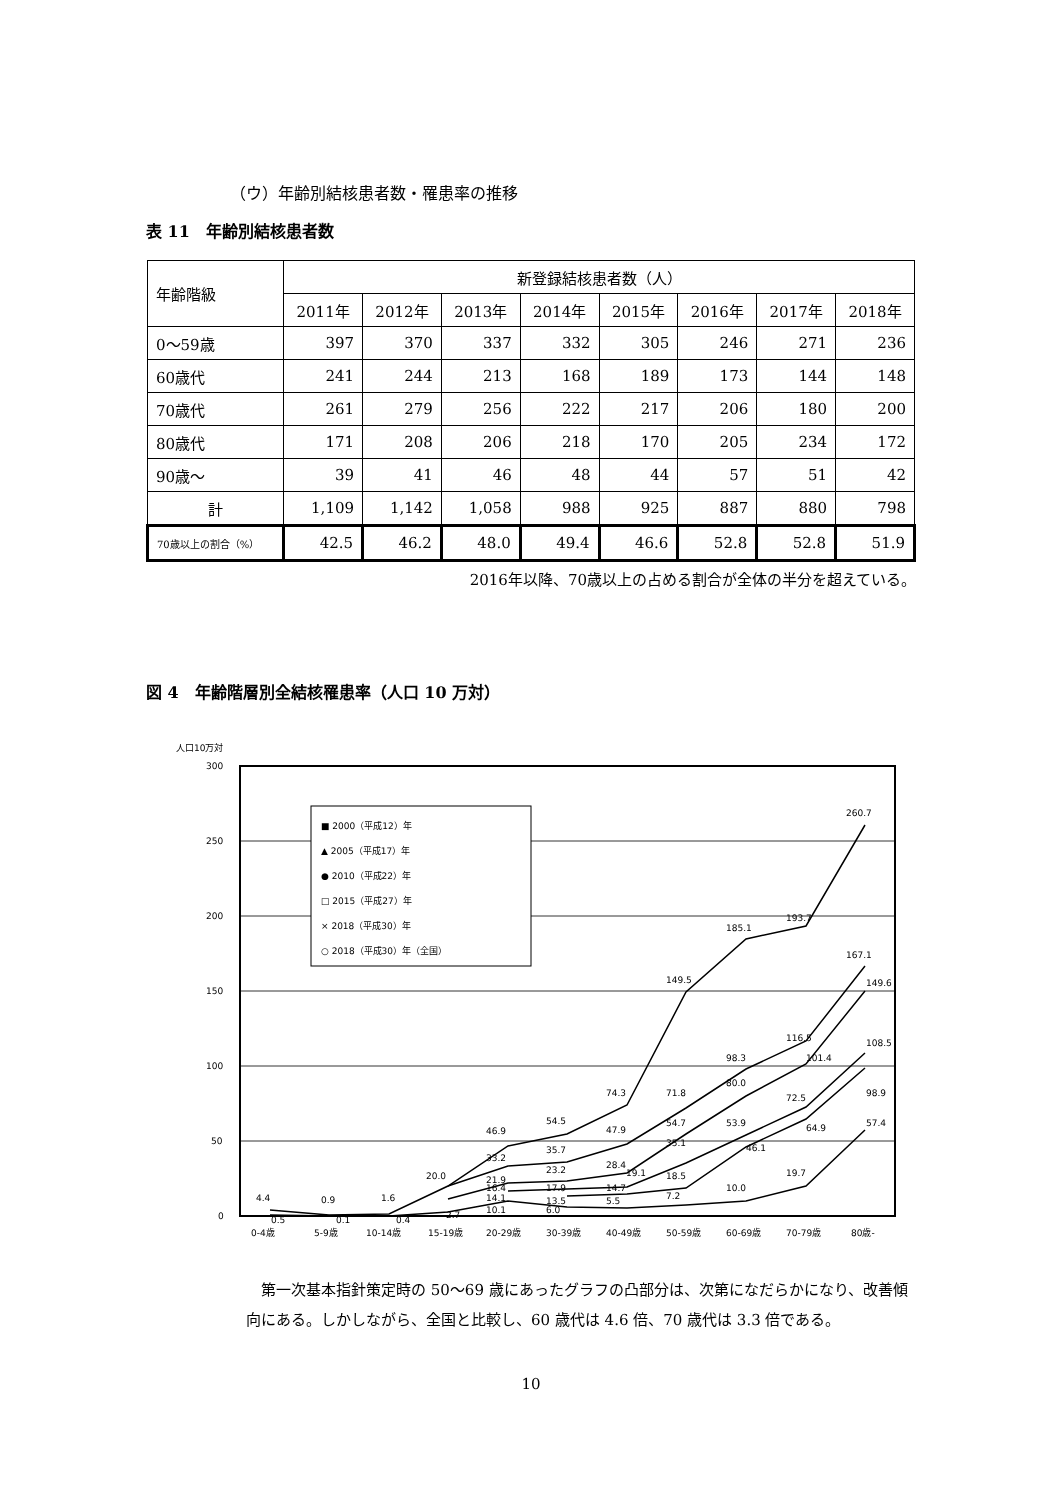（ウ）年齢別結核患者数・罹患率の推移
表 11　年齢別結核患者数
| 年齢階級 | 新登録結核患者数（人） | | | | | | | |
| --- | --- | --- | --- | --- | --- | --- | --- | --- |
| | 2011年 | 2012年 | 2013年 | 2014年 | 2015年 | 2016年 | 2017年 | 2018年 |
| 0～59歳 | 397 | 370 | 337 | 332 | 305 | 246 | 271 | 236 |
| 60歳代 | 241 | 244 | 213 | 168 | 189 | 173 | 144 | 148 |
| 70歳代 | 261 | 279 | 256 | 222 | 217 | 206 | 180 | 200 |
| 80歳代 | 171 | 208 | 206 | 218 | 170 | 205 | 234 | 172 |
| 90歳～ | 39 | 41 | 46 | 48 | 44 | 57 | 51 | 42 |
| 計 | 1,109 | 1,142 | 1,058 | 988 | 925 | 887 | 880 | 798 |
| 70歳以上の割合（%） | 42.5 | 46.2 | 48.0 | 49.4 | 46.6 | 52.8 | 52.8 | 51.9 |
2016年以降、70歳以上の占める割合が全体の半分を超えている。
図 4　年齢階層別全結核罹患率（人口 10 万対）
人口10万対
300
250
200
150
100
50
0
■ 2000（平成12）年
▲ 2005（平成17）年
● 2010（平成22）年
□ 2015（平成27）年
× 2018（平成30）年
○ 2018（平成30）年（全国）
260.7
193.7
185.1
149.5
167.1
149.6
116.5
101.4
108.5
98.9
98.3
80.0
74.3
71.8
72.5
64.9
57.4
54.5
46.9
47.9
54.7
53.9
46.1
33.2
35.7
35.1
28.4
23.2
21.9
20.0
19.1
18.5
19.7
10.0
16.4
17.9
14.7
14.1
13.5
5.5
7.2
10.1
6.0
2.7
4.4
0.5
0.9
0.1
1.6
0.4
0-4歳
5-9歳
10-14歳
15-19歳
20-29歳
30-39歳
40-49歳
50-59歳
60-69歳
70-79歳
80歳-
第一次基本指針策定時の 50～69 歳にあったグラフの凸部分は、次第になだらかになり、改善傾向にある。しかしながら、全国と比較し、60 歳代は 4.6 倍、70 歳代は 3.3 倍である。
10